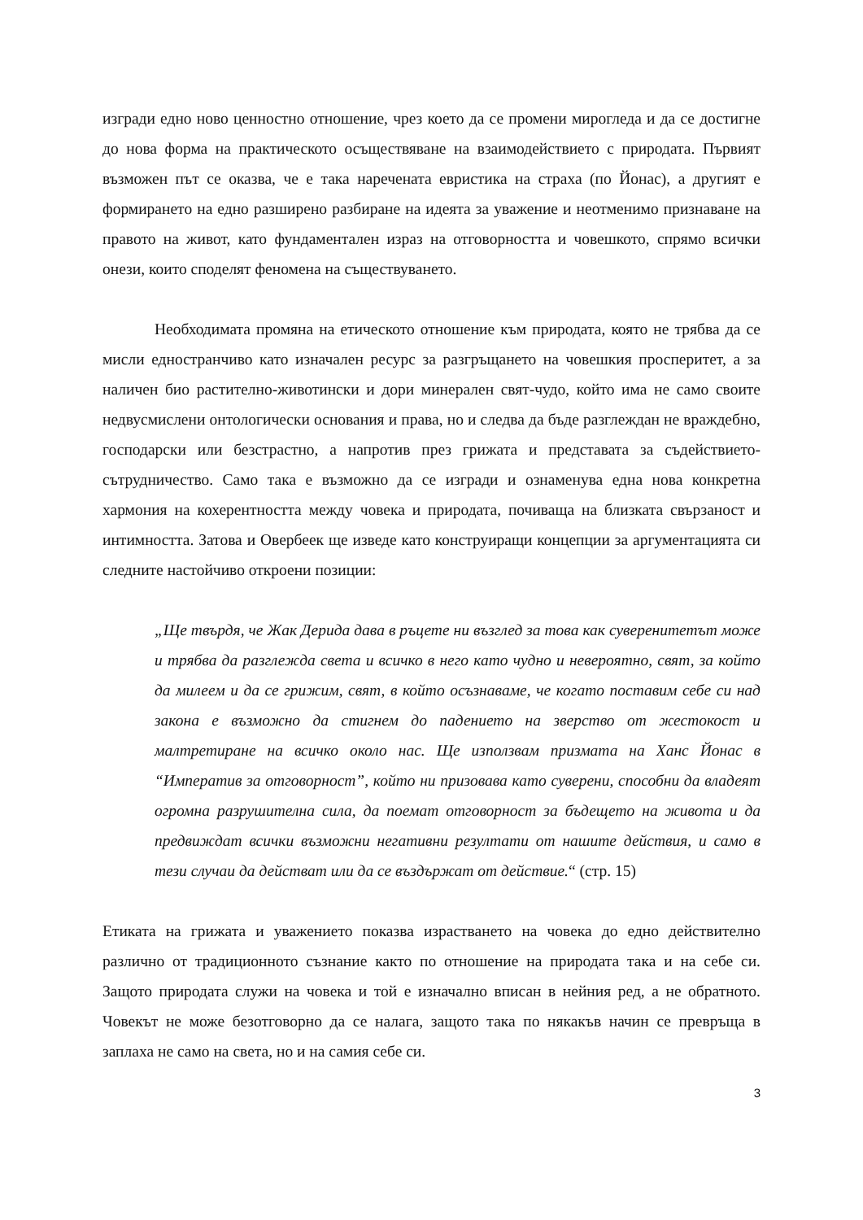изгради едно ново ценностно отношение, чрез което да се промени мирогледа и да се достигне до нова форма на практическото осъществяване на взаимодействието с природата. Първият възможен път се оказва, че е така наречената евристика на страха (по Йонас), а другият е формирането на едно разширено разбиране на идеята за уважение и неотменимо признаване на правото на живот, като фундаментален израз на отговорността и човешкото, спрямо всички онези, които споделят феномена на съществуването.
Необходимата промяна на етическото отношение към природата, която не трябва да се мисли едностранчиво като изначален ресурс за разгръщането на човешкия просперитет, а за наличен био растително-животински и дори минерален свят-чудо, който има не само своите недвусмислени онтологически основания и права, но и следва да бъде разглеждан не враждебно, господарски или безстрастно, а напротив през грижата и представата за съдействието-сътрудничество. Само така е възможно да се изгради и ознаменува една нова конкретна хармония на кохерентността между човека и природата, почиваща на близката свързаност и интимността. Затова и Овербеек ще изведе като конструиращи концепции за аргументацията си следните настойчиво откроени позиции:
„Ще твърдя, че Жак Дерида дава в ръцете ни възглед за това как суверенитетът може и трябва да разглежда света и всичко в него като чудно и невероятно, свят, за който да милеем и да се грижим, свят, в който осъзнаваме, че когато поставим себе си над закона е възможно да стигнем до падението на зверство от жестокост и малтретиране на всичко около нас. Ще използвам призмата на Ханс Йонас в “Императив за отговорност”, който ни призовава като суверени, способни да владеят огромна разрушителна сила, да поемат отговорност за бъдещето на живота и да предвиждат всички възможни негативни резултати от нашите действия, и само в тези случаи да действат или да се въздържат от действие.“ (стр. 15)
Етиката на грижата и уважението показва израстването на човека до едно действително различно от традиционното съзнание както по отношение на природата така и на себе си. Защото природата служи на човека и той е изначално вписан в нейния ред, а не обратното. Човекът не може безотговорно да се налага, защото така по някакъв начин се превръща в заплаха не само на света, но и на самия себе си.
3